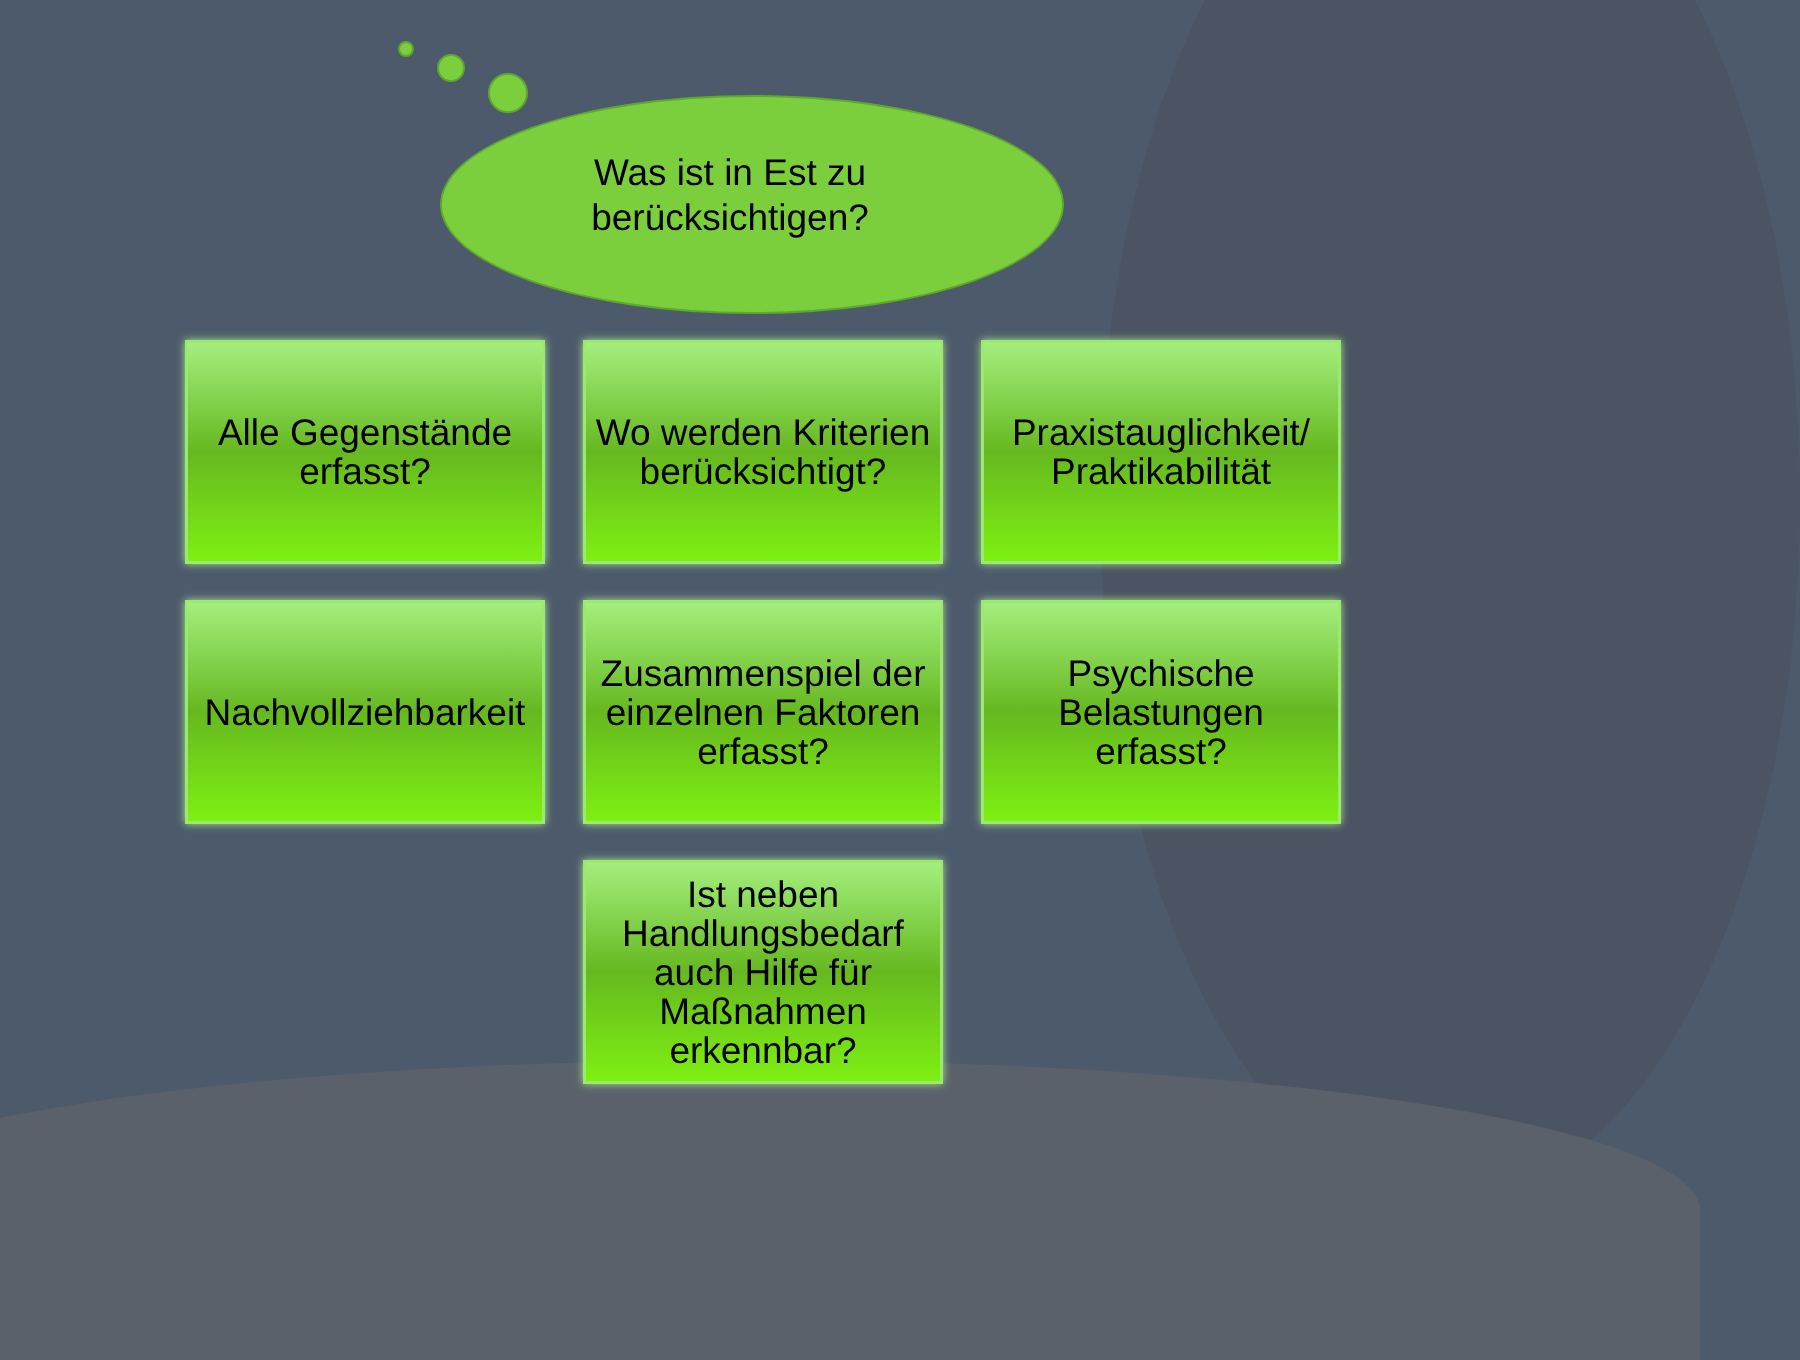Was ist in Est zu berücksichtigen?
Alle Gegenstände
erfasst?
Wo werden Kriterien berücksichtigt?
Praxistauglichkeit/
Praktikabilität
Nachvollziehbarkeit
Zusammenspiel der einzelnen Faktoren erfasst?
Psychische
Belastungen
erfasst?
Ist neben
Handlungsbedarf
auch Hilfe für
Maßnahmen
erkennbar?